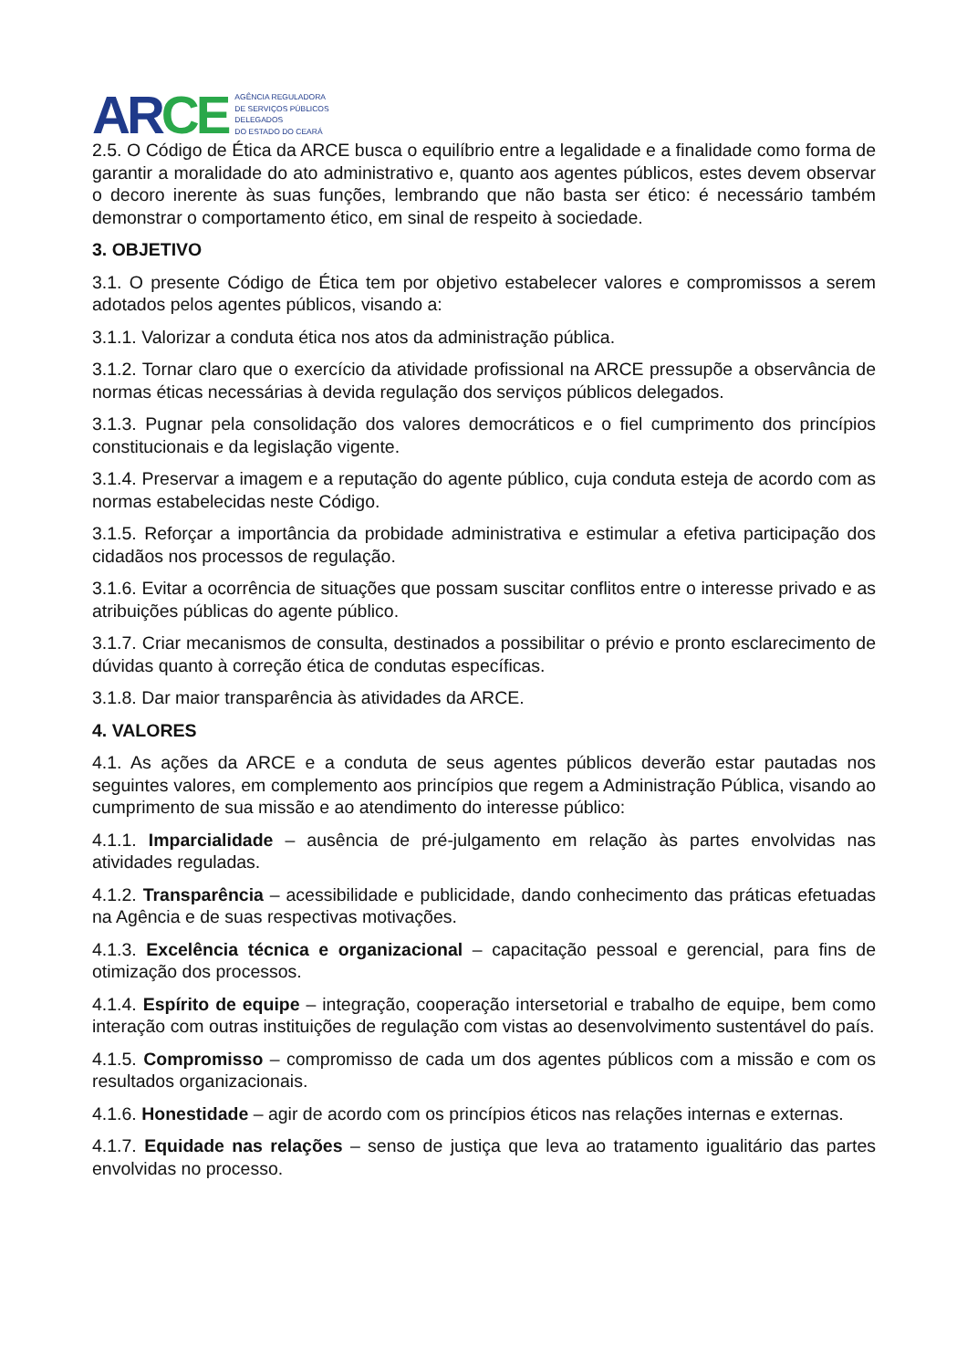ARCE
AGÊNCIA REGULADORA
DE SERVIÇOS PÚBLICOS
DELEGADOS
DO ESTADO DO CEARÁ
2.5. O Código de Ética da ARCE busca o equilíbrio entre a legalidade e a finalidade como forma de garantir a moralidade do ato administrativo e, quanto aos agentes públicos, estes devem observar o decoro inerente às suas funções, lembrando que não basta ser ético: é necessário também demonstrar o comportamento ético, em sinal de respeito à sociedade.
3. OBJETIVO
3.1. O presente Código de Ética tem por objetivo estabelecer valores e compromissos a serem adotados pelos agentes públicos, visando a:
3.1.1. Valorizar a conduta ética nos atos da administração pública.
3.1.2. Tornar claro que o exercício da atividade profissional na ARCE pressupõe a observância de normas éticas necessárias à devida regulação dos serviços públicos delegados.
3.1.3. Pugnar pela consolidação dos valores democráticos e o fiel cumprimento dos princípios constitucionais e da legislação vigente.
3.1.4. Preservar a imagem e a reputação do agente público, cuja conduta esteja de acordo com as normas estabelecidas neste Código.
3.1.5. Reforçar a importância da probidade administrativa e estimular a efetiva participação dos cidadãos nos processos de regulação.
3.1.6. Evitar a ocorrência de situações que possam suscitar conflitos entre o interesse privado e as atribuições públicas do agente público.
3.1.7. Criar mecanismos de consulta, destinados a possibilitar o prévio e pronto esclarecimento de dúvidas quanto à correção ética de condutas específicas.
3.1.8. Dar maior transparência às atividades da ARCE.
4. VALORES
4.1. As ações da ARCE e a conduta de seus agentes públicos deverão estar pautadas nos seguintes valores, em complemento aos princípios que regem a Administração Pública, visando ao cumprimento de sua missão e ao atendimento do interesse público:
4.1.1. Imparcialidade – ausência de pré-julgamento em relação às partes envolvidas nas atividades reguladas.
4.1.2. Transparência – acessibilidade e publicidade, dando conhecimento das práticas efetuadas na Agência e de suas respectivas motivações.
4.1.3. Excelência técnica e organizacional – capacitação pessoal e gerencial, para fins de otimização dos processos.
4.1.4. Espírito de equipe – integração, cooperação intersetorial e trabalho de equipe, bem como interação com outras instituições de regulação com vistas ao desenvolvimento sustentável do país.
4.1.5. Compromisso – compromisso de cada um dos agentes públicos com a missão e com os resultados organizacionais.
4.1.6. Honestidade – agir de acordo com os princípios éticos nas relações internas e externas.
4.1.7. Equidade nas relações – senso de justiça que leva ao tratamento igualitário das partes envolvidas no processo.